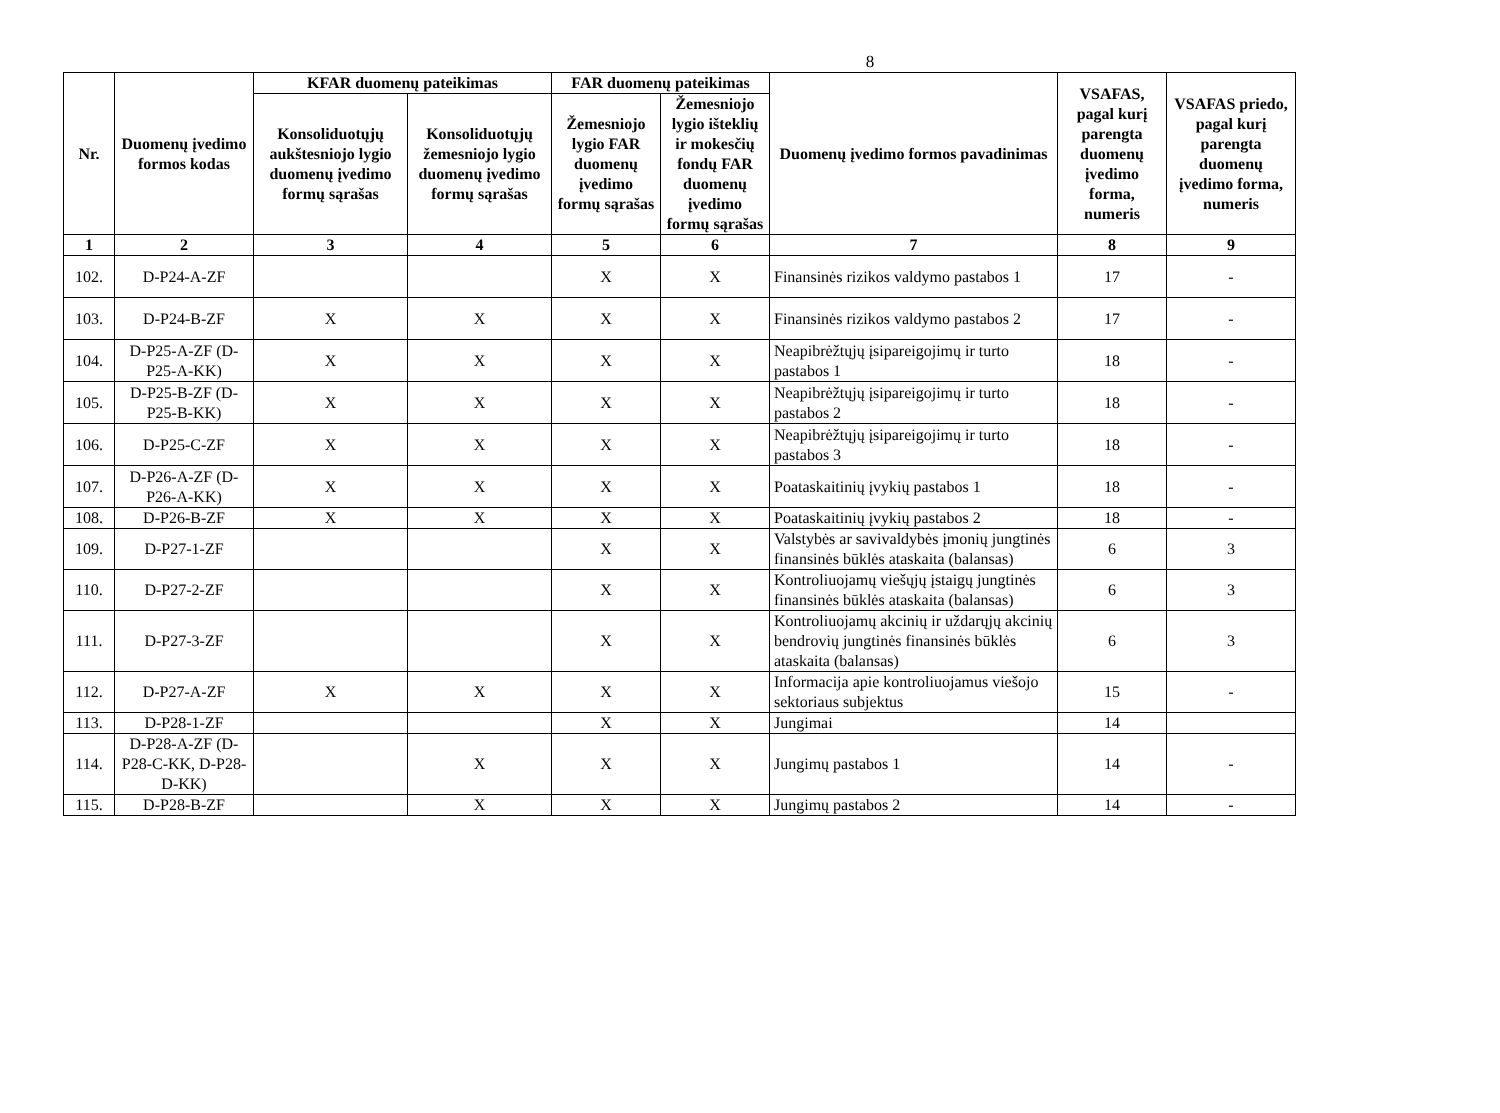8
| Nr. | Duomenų įvedimo formos kodas | KFAR duomenų pateikimas | | FAR duomenų pateikimas | | Duomenų įvedimo formos pavadinimas | VSAFAS, pagal kurį parengta duomenų įvedimo forma, numeris | VSAFAS priedo, pagal kurį parengta duomenų įvedimo forma, numeris |
| --- | --- | --- | --- | --- | --- | --- | --- | --- |
| | | Konsoliduotųjų aukštesniojo lygio duomenų įvedimo formų sąrašas | Konsoliduotųjų žemesniojo lygio duomenų įvedimo formų sąrašas | Žemesniojo lygio FAR duomenų įvedimo formų sąrašas | Žemesniojo lygio išteklių ir mokesčių fondų FAR duomenų įvedimo formų sąrašas | | | |
| 1 | 2 | 3 | 4 | 5 | 6 | 7 | 8 | 9 |
| 102. | D-P24-A-ZF | | | X | X | Finansinės rizikos valdymo pastabos 1 | 17 | - |
| 103. | D-P24-B-ZF | X | X | X | X | Finansinės rizikos valdymo pastabos 2 | 17 | - |
| 104. | D-P25-A-ZF (D-P25-A-KK) | X | X | X | X | Neapibrėžtųjų įsipareigojimų ir turto pastabos 1 | 18 | - |
| 105. | D-P25-B-ZF (D-P25-B-KK) | X | X | X | X | Neapibrėžtųjų įsipareigojimų ir turto pastabos 2 | 18 | - |
| 106. | D-P25-C-ZF | X | X | X | X | Neapibrėžtųjų įsipareigojimų ir turto pastabos 3 | 18 | - |
| 107. | D-P26-A-ZF (D-P26-A-KK) | X | X | X | X | Poataskaitinių įvykių pastabos 1 | 18 | - |
| 108. | D-P26-B-ZF | X | X | X | X | Poataskaitinių įvykių pastabos 2 | 18 | - |
| 109. | D-P27-1-ZF | | | X | X | Valstybės ar savivaldybės įmonių jungtinės finansinės būklės ataskaita (balansas) | 6 | 3 |
| 110. | D-P27-2-ZF | | | X | X | Kontroliuojamų viešųjų įstaigų jungtinės finansinės būklės ataskaita (balansas) | 6 | 3 |
| 111. | D-P27-3-ZF | | | X | X | Kontroliuojamų akcinių ir uždarųjų akcinių bendrovių jungtinės finansinės būklės ataskaita (balansas) | 6 | 3 |
| 112. | D-P27-A-ZF | X | X | X | X | Informacija apie kontroliuojamus viešojo sektoriaus subjektus | 15 | - |
| 113. | D-P28-1-ZF | | | X | X | Jungimai | 14 | |
| 114. | D-P28-A-ZF (D-P28-C-KK, D-P28-D-KK) | | X | X | X | Jungimų pastabos 1 | 14 | - |
| 115. | D-P28-B-ZF | | X | X | X | Jungimų pastabos 2 | 14 | - |